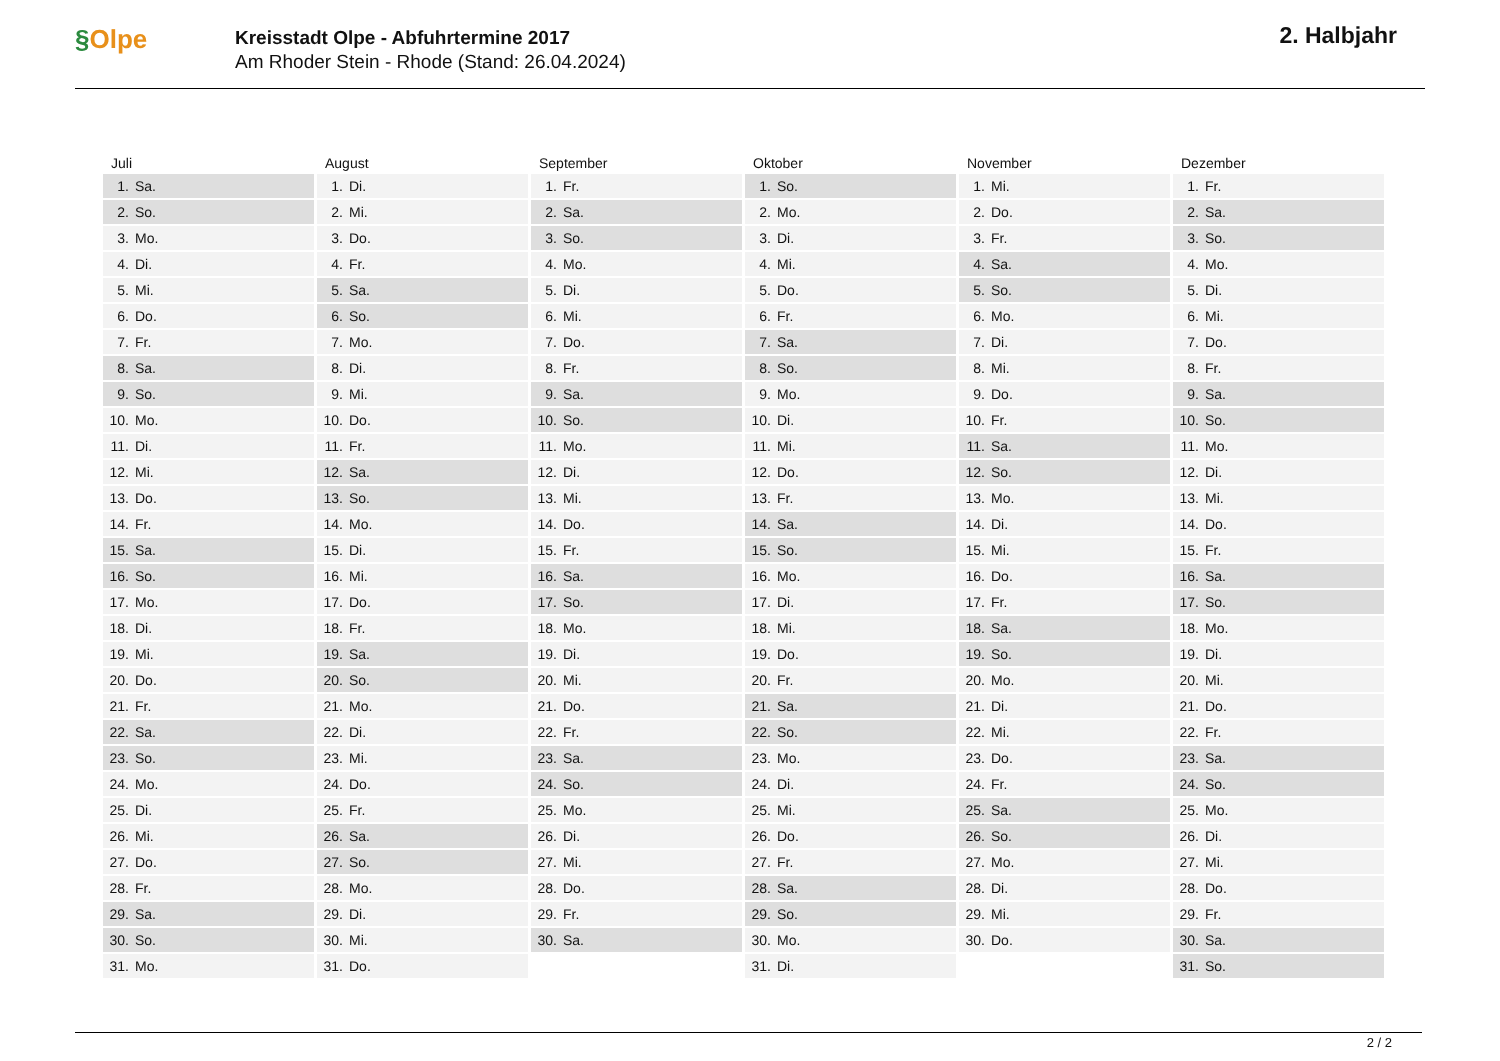§Olpe
Kreisstadt Olpe - Abfuhrtermine 2017
Am Rhoder Stein - Rhode (Stand: 26.04.2024)
2. Halbjahr
| Juli | August | September | Oktober | November | Dezember |
| --- | --- | --- | --- | --- | --- |
| 1. Sa. | 1. Di. | 1. Fr. | 1. So. | 1. Mi. | 1. Fr. |
| 2. So. | 2. Mi. | 2. Sa. | 2. Mo. | 2. Do. | 2. Sa. |
| 3. Mo. | 3. Do. | 3. So. | 3. Di. | 3. Fr. | 3. So. |
| 4. Di. | 4. Fr. | 4. Mo. | 4. Mi. | 4. Sa. | 4. Mo. |
| 5. Mi. | 5. Sa. | 5. Di. | 5. Do. | 5. So. | 5. Di. |
| 6. Do. | 6. So. | 6. Mi. | 6. Fr. | 6. Mo. | 6. Mi. |
| 7. Fr. | 7. Mo. | 7. Do. | 7. Sa. | 7. Di. | 7. Do. |
| 8. Sa. | 8. Di. | 8. Fr. | 8. So. | 8. Mi. | 8. Fr. |
| 9. So. | 9. Mi. | 9. Sa. | 9. Mo. | 9. Do. | 9. Sa. |
| 10. Mo. | 10. Do. | 10. So. | 10. Di. | 10. Fr. | 10. So. |
| 11. Di. | 11. Fr. | 11. Mo. | 11. Mi. | 11. Sa. | 11. Mo. |
| 12. Mi. | 12. Sa. | 12. Di. | 12. Do. | 12. So. | 12. Di. |
| 13. Do. | 13. So. | 13. Mi. | 13. Fr. | 13. Mo. | 13. Mi. |
| 14. Fr. | 14. Mo. | 14. Do. | 14. Sa. | 14. Di. | 14. Do. |
| 15. Sa. | 15. Di. | 15. Fr. | 15. So. | 15. Mi. | 15. Fr. |
| 16. So. | 16. Mi. | 16. Sa. | 16. Mo. | 16. Do. | 16. Sa. |
| 17. Mo. | 17. Do. | 17. So. | 17. Di. | 17. Fr. | 17. So. |
| 18. Di. | 18. Fr. | 18. Mo. | 18. Mi. | 18. Sa. | 18. Mo. |
| 19. Mi. | 19. Sa. | 19. Di. | 19. Do. | 19. So. | 19. Di. |
| 20. Do. | 20. So. | 20. Mi. | 20. Fr. | 20. Mo. | 20. Mi. |
| 21. Fr. | 21. Mo. | 21. Do. | 21. Sa. | 21. Di. | 21. Do. |
| 22. Sa. | 22. Di. | 22. Fr. | 22. So. | 22. Mi. | 22. Fr. |
| 23. So. | 23. Mi. | 23. Sa. | 23. Mo. | 23. Do. | 23. Sa. |
| 24. Mo. | 24. Do. | 24. So. | 24. Di. | 24. Fr. | 24. So. |
| 25. Di. | 25. Fr. | 25. Mo. | 25. Mi. | 25. Sa. | 25. Mo. |
| 26. Mi. | 26. Sa. | 26. Di. | 26. Do. | 26. So. | 26. Di. |
| 27. Do. | 27. So. | 27. Mi. | 27. Fr. | 27. Mo. | 27. Mi. |
| 28. Fr. | 28. Mo. | 28. Do. | 28. Sa. | 28. Di. | 28. Do. |
| 29. Sa. | 29. Di. | 29. Fr. | 29. So. | 29. Mi. | 29. Fr. |
| 30. So. | 30. Mi. | 30. Sa. | 30. Mo. | 30. Do. | 30. Sa. |
| 31. Mo. | 31. Do. | | 31. Di. | | 31. So. |
2 / 2